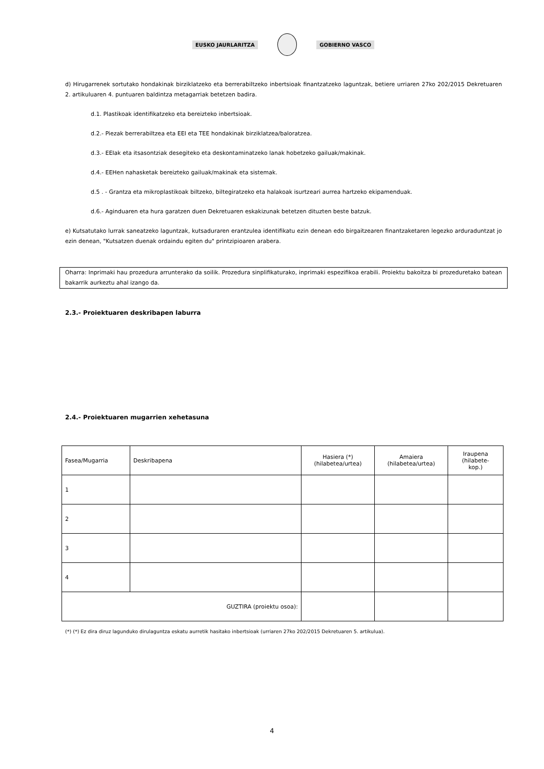EUSKO JAURLARITZA GOBIERNO VASCO
d) Hirugarrenek sortutako hondakinak birziklatzeko eta berrerabiltzeko inbertsioak finantzatzeko laguntzak, betiere urriaren 27ko 202/2015 Dekretuaren 2. artikuluaren 4. puntuaren baldintza metagarriak betetzen badira.
d.1. Plastikoak identifikatzeko eta bereizteko inbertsioak.
d.2.- Piezak berrerabiltzea eta EEI eta TEE hondakinak birziklatzea/baloratzea.
d.3.- EEIak eta itsasontziak desegiteko eta deskontaminatzeko lanak hobetzeko gailuak/makinak.
d.4.- EEHen nahasketak bereizteko gailuak/makinak eta sistemak.
d.5 . - Grantza eta mikroplastikoak biltzeko, biltegiratzeko eta halakoak isurtzeari aurrea hartzeko ekipamenduak.
d.6.- Aginduaren eta hura garatzen duen Dekretuaren eskakizunak betetzen dituzten beste batzuk.
e) Kutsatutako lurrak saneatzeko laguntzak, kutsaduraren erantzulea identifikatu ezin denean edo birgaitzearen finantzaketaren legezko arduraduntzat jo ezin denean, "Kutsatzen duenak ordaindu egiten du" printzipioaren arabera.
Oharra: Inprimaki hau prozedura arrunterako da soilik. Prozedura sinplifikaturako, inprimaki espezifikoa erabili. Proiektu bakoitza bi prozeduretako batean bakarrik aurkeztu ahal izango da.
2.3.- Proiektuaren deskribapen laburra
2.4.- Proiektuaren mugarrien xehetasuna
| Fasea/Mugarria | Deskribapena | Hasiera (*) (hilabetea/urtea) | Amaiera (hilabetea/urtea) | Iraupena (hilabete- kop.) |
| 1 | | | | |
| 2 | | | | |
| 3 | | | | |
| 4 | | | | |
| GUZTIRA (proiektu osoa): | | | | |
(*) (*) Ez dira diruz lagunduko dirulaguntza eskatu aurretik hasitako inbertsioak (urriaren 27ko 202/2015 Dekretuaren 5. artikulua).
4